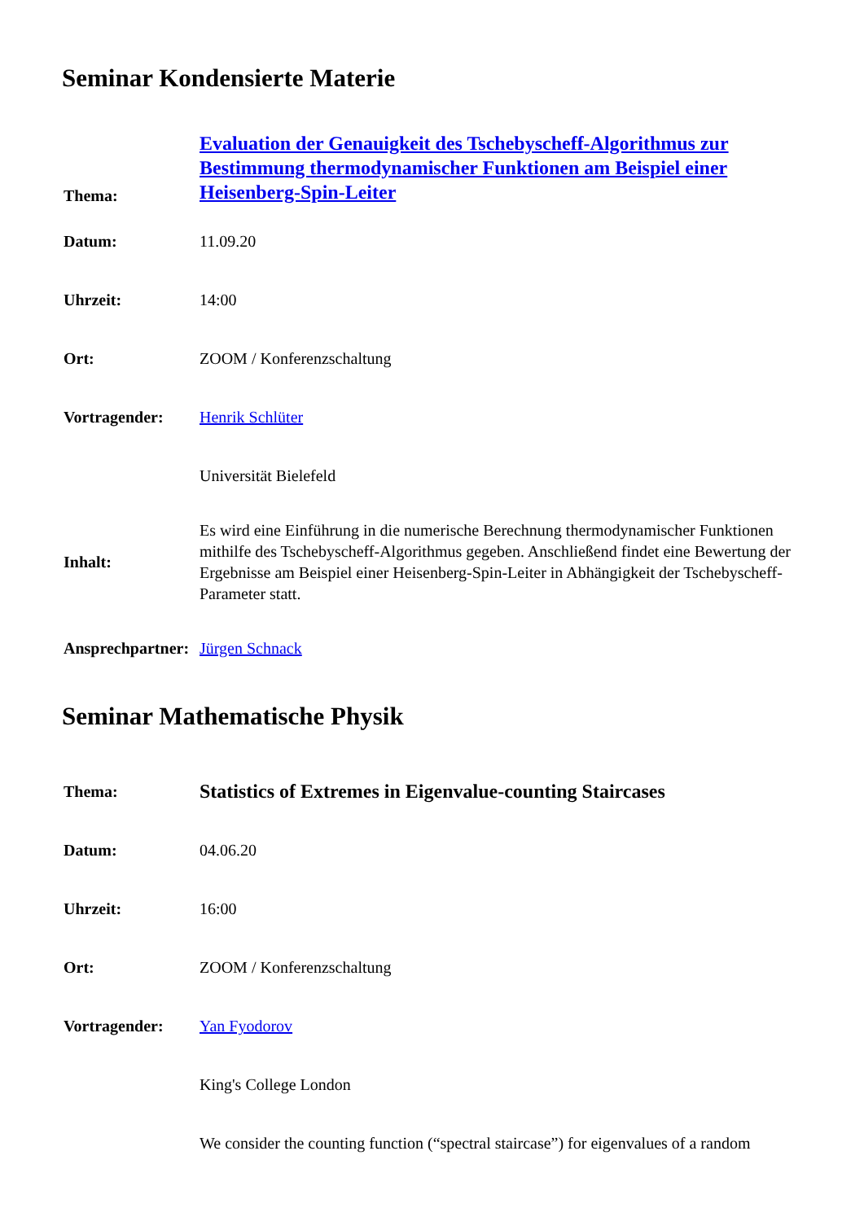Seminar Kondensierte Materie
| Thema: | Evaluation der Genauigkeit des Tschebyscheff-Algorithmus zur Bestimmung thermodynamischer Funktionen am Beispiel einer Heisenberg-Spin-Leiter |
| Datum: | 11.09.20 |
| Uhrzeit: | 14:00 |
| Ort: | ZOOM / Konferenzschaltung |
| Vortragender: | Henrik Schlüter |
| | Universität Bielefeld |
| Inhalt: | Es wird eine Einführung in die numerische Berechnung thermodynamischer Funktionen mithilfe des Tschebyscheff-Algorithmus gegeben. Anschließend findet eine Bewertung der Ergebnisse am Beispiel einer Heisenberg-Spin-Leiter in Abhängigkeit der Tschebyscheff-Parameter statt. |
| Ansprechpartner: | Jürgen Schnack |
Seminar Mathematische Physik
| Thema: | Statistics of Extremes in Eigenvalue-counting Staircases |
| Datum: | 04.06.20 |
| Uhrzeit: | 16:00 |
| Ort: | ZOOM / Konferenzschaltung |
| Vortragender: | Yan Fyodorov |
| | King's College London |
| | We consider the counting function (“spectral staircase”) for eigenvalues of a random |